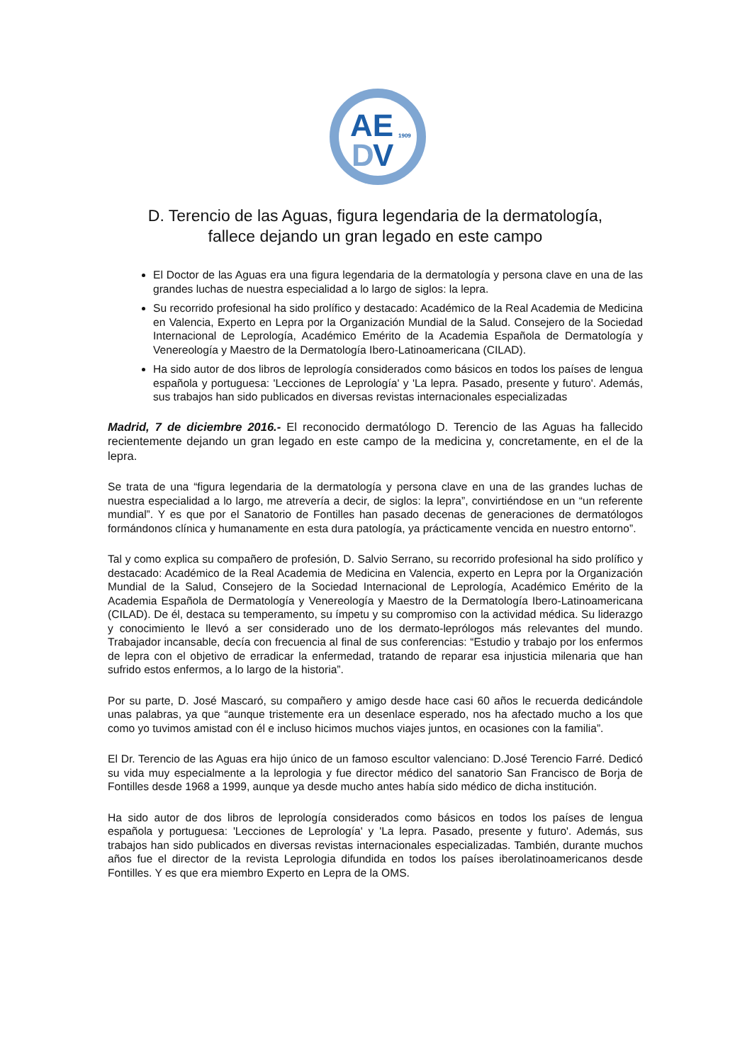AE
D
V
1909
D. Terencio de las Aguas, figura legendaria de la dermatología,
fallece dejando un gran legado en este campo
El Doctor de las Aguas era una figura legendaria de la dermatología y persona clave en una de las grandes luchas de nuestra especialidad a lo largo de siglos: la lepra.
Su recorrido profesional ha sido prolífico y destacado: Académico de la Real Academia de Medicina en Valencia, Experto en Lepra por la Organización Mundial de la Salud. Consejero de la Sociedad Internacional de Leprología, Académico Emérito de la Academia Española de Dermatología y Venereología y Maestro de la Dermatología Ibero-Latinoamericana (CILAD).
Ha sido autor de dos libros de leprología considerados como básicos en todos los países de lengua española y portuguesa: 'Lecciones de Leprología' y 'La lepra. Pasado, presente y futuro'. Además, sus trabajos han sido publicados en diversas revistas internacionales especializadas
Madrid, 7 de diciembre 2016.- El reconocido dermatólogo D. Terencio de las Aguas ha fallecido recientemente dejando un gran legado en este campo de la medicina y, concretamente, en el de la lepra.
Se trata de una “figura legendaria de la dermatología y persona clave en una de las grandes luchas de nuestra especialidad a lo largo, me atrevería a decir, de siglos: la lepra”, convirtiéndose en un “un referente mundial”. Y es que por el Sanatorio de Fontilles han pasado decenas de generaciones de dermatólogos formándonos clínica y humanamente en esta dura patología, ya prácticamente vencida en nuestro entorno”.
Tal y como explica su compañero de profesión, D. Salvio Serrano, su recorrido profesional ha sido prolífico y destacado: Académico de la Real Academia de Medicina en Valencia, experto en Lepra por la Organización Mundial de la Salud, Consejero de la Sociedad Internacional de Leprología, Académico Emérito de la Academia Española de Dermatología y Venereología y Maestro de la Dermatología Ibero-Latinoamericana (CILAD). De él, destaca su temperamento, su ímpetu y su compromiso con la actividad médica. Su liderazgo y conocimiento le llevó a ser considerado uno de los dermato-leprólogos más relevantes del mundo. Trabajador incansable, decía con frecuencia al final de sus conferencias: “Estudio y trabajo por los enfermos de lepra con el objetivo de erradicar la enfermedad, tratando de reparar esa injusticia milenaria que han sufrido estos enfermos, a lo largo de la historia”.
Por su parte, D. José Mascaró, su compañero y amigo desde hace casi 60 años le recuerda dedicándole unas palabras, ya que “aunque tristemente era un desenlace esperado, nos ha afectado mucho a los que como yo tuvimos amistad con él e incluso hicimos muchos viajes juntos, en ocasiones con la familia”.
El Dr. Terencio de las Aguas era hijo único de un famoso escultor valenciano: D.José Terencio Farré. Dedicó su vida muy especialmente a la leprologia y fue director médico del sanatorio San Francisco de Borja de Fontilles desde 1968 a 1999, aunque ya desde mucho antes había sido médico de dicha institución.
Ha sido autor de dos libros de leprología considerados como básicos en todos los países de lengua española y portuguesa: 'Lecciones de Leprología' y 'La lepra. Pasado, presente y futuro'. Además, sus trabajos han sido publicados en diversas revistas internacionales especializadas. También, durante muchos años fue el director de la revista Leprologia difundida en todos los países iberolatinoamericanos desde Fontilles. Y es que era miembro Experto en Lepra de la OMS.